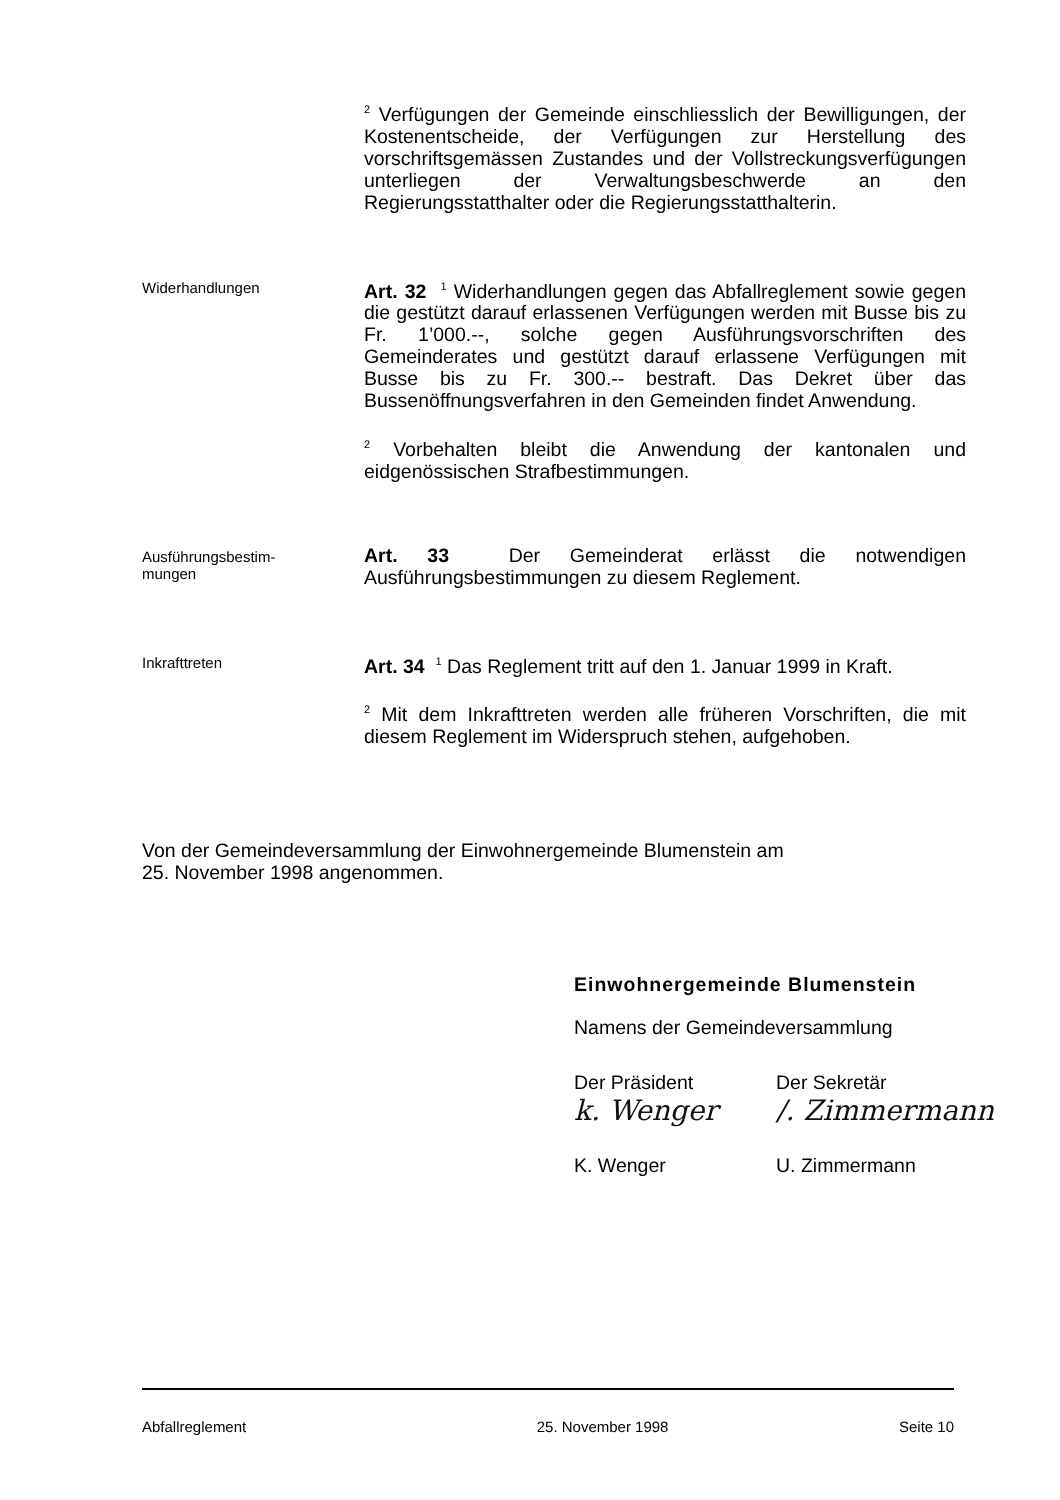<sup>2</sup> Verfügungen der Gemeinde einschliesslich der Bewilligungen, der Kostenentscheide, der Verfügungen zur Herstellung des vorschriftsgemässen Zustandes und der Vollstreckungsverfügungen unterliegen der Verwaltungsbeschwerde an den Regierungsstatthalter oder die Regierungsstatthalterin.
Widerhandlungen
Art. 32 <sup>1</sup> Widerhandlungen gegen das Abfallreglement sowie gegen die gestützt darauf erlassenen Verfügungen werden mit Busse bis zu Fr. 1’000.--, solche gegen Ausführungsvorschriften des Gemeinderates und gestützt darauf erlassene Verfügungen mit Busse bis zu Fr. 300.-- bestraft. Das Dekret über das Bussenöffnungsverfahren in den Gemeinden findet Anwendung.
<sup>2</sup> Vorbehalten bleibt die Anwendung der kantonalen und eidgenössischen Strafbestimmungen.
Ausführungsbestim-
mungen
Art. 33 Der Gemeinderat erlässt die notwendigen Ausführungsbestimmungen zu diesem Reglement.
Inkrafttreten
Art. 34 <sup>1</sup> Das Reglement tritt auf den 1. Januar 1999 in Kraft.
<sup>2</sup> Mit dem Inkrafttreten werden alle früheren Vorschriften, die mit diesem Reglement im Widerspruch stehen, aufgehoben.
Von der Gemeindeversammlung der Einwohnergemeinde Blumenstein am
25. November 1998 angenommen.
Einwohnergemeinde Blumenstein
Namens der Gemeindeversammlung
Der Präsident Der Sekretär
k. Wenger /. Zimmermann
K. Wenger U. Zimmermann
Abfallreglement 25. November 1998 Seite 10